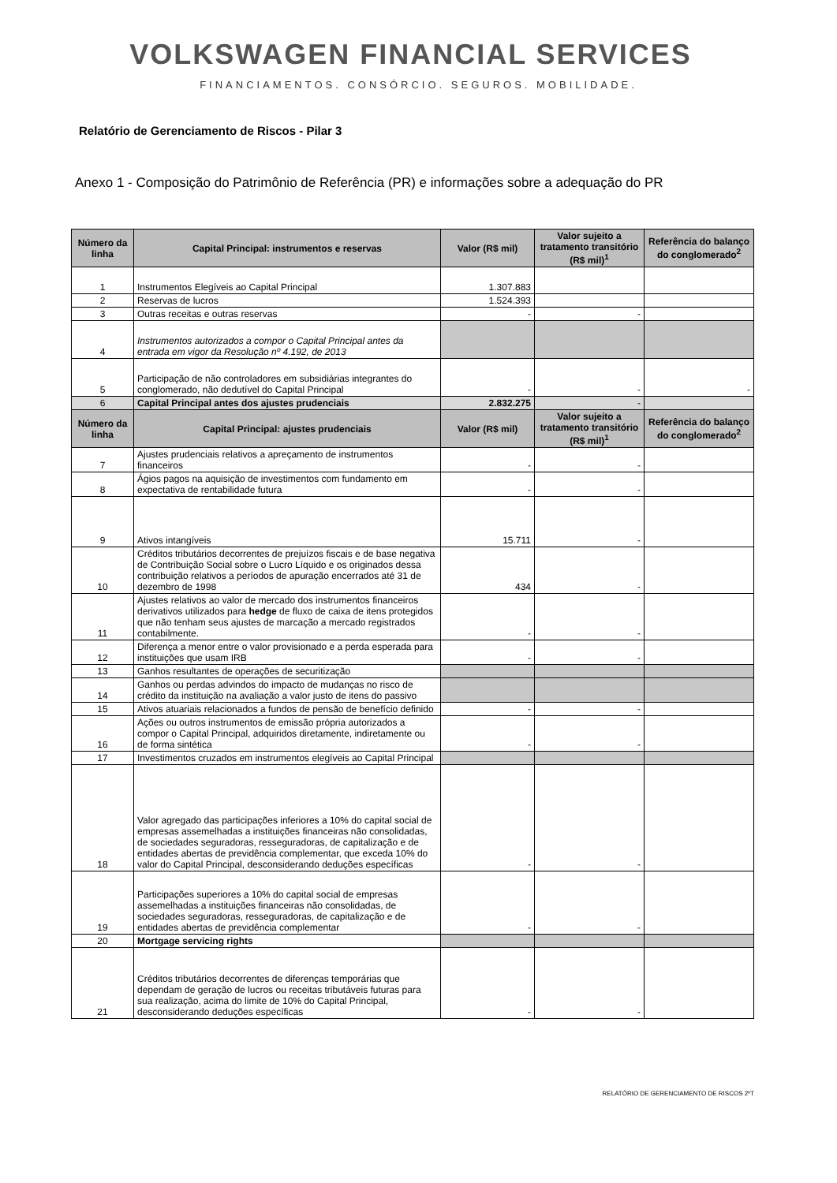VOLKSWAGEN FINANCIAL SERVICES
FINANCIAMENTOS. CONSÓRCIO. SEGUROS. MOBILIDADE.
Relatório de Gerenciamento de Riscos - Pilar 3
Anexo 1 - Composição do Patrimônio de Referência (PR) e informações sobre a adequação do PR
| Número da linha | Capital Principal: instrumentos e reservas | Valor (R$ mil) | Valor sujeito a tratamento transitório (R$ mil)<sup>1</sup> | Referência do balanço do conglomerado<sup>2</sup> |
| --- | --- | --- | --- | --- |
| 1 | Instrumentos Elegíveis ao Capital Principal | 1.307.883 | | |
| 2 | Reservas de lucros | 1.524.393 | | |
| 3 | Outras receitas e outras reservas | - | - | |
| 4 | Instrumentos autorizados a compor o Capital Principal antes da entrada em vigor da Resolução nº 4.192, de 2013 | | | |
| 5 | Participação de não controladores em subsidiárias integrantes do conglomerado, não dedutível do Capital Principal | - | - | - |
| 6 | Capital Principal antes dos ajustes prudenciais | 2.832.275 | - | |
| Número da linha | Capital Principal: ajustes prudenciais | Valor (R$ mil) | Valor sujeito a tratamento transitório (R$ mil)<sup>1</sup> | Referência do balanço do conglomerado<sup>2</sup> |
| 7 | Ajustes prudenciais relativos a apreçamento de instrumentos financeiros | - | - | |
| 8 | Ágios pagos na aquisição de investimentos com fundamento em expectativa de rentabilidade futura | - | - | |
| 9 | Ativos intangíveis | 15.711 | - | |
| 10 | Créditos tributários decorrentes de prejuízos fiscais e de base negativa de Contribuição Social sobre o Lucro Líquido e os originados dessa contribuição relativos a períodos de apuração encerrados até 31 de dezembro de 1998 | 434 | - | |
| 11 | Ajustes relativos ao valor de mercado dos instrumentos financeiros derivativos utilizados para hedge de fluxo de caixa de itens protegidos que não tenham seus ajustes de marcação a mercado registrados contabilmente. | - | - | |
| 12 | Diferença a menor entre o valor provisionado e a perda esperada para instituições que usam IRB | - | - | |
| 13 | Ganhos resultantes de operações de securitização | | | |
| 14 | Ganhos ou perdas advindos do impacto de mudanças no risco de crédito da instituição na avaliação a valor justo de itens do passivo | | | |
| 15 | Ativos atuariais relacionados a fundos de pensão de benefício definido | - | - | |
| 16 | Ações ou outros instrumentos de emissão própria autorizados a compor o Capital Principal, adquiridos diretamente, indiretamente ou de forma sintética | - | - | |
| 17 | Investimentos cruzados em instrumentos elegíveis ao Capital Principal | | | |
| 18 | Valor agregado das participações inferiores a 10% do capital social de empresas assemelhadas a instituições financeiras não consolidadas, de sociedades seguradoras, resseguradoras, de capitalização e de entidades abertas de previdência complementar, que exceda 10% do valor do Capital Principal, desconsiderando deduções específicas | - | - | |
| 19 | Participações superiores a 10% do capital social de empresas assemelhadas a instituições financeiras não consolidadas, de sociedades seguradoras, resseguradoras, de capitalização e de entidades abertas de previdência complementar | - | - | |
| 20 | Mortgage servicing rights | | | |
| 21 | Créditos tributários decorrentes de diferenças temporárias que dependam de geração de lucros ou receitas tributáveis futuras para sua realização, acima do limite de 10% do Capital Principal, desconsiderando deduções específicas | - | - | |
RELATÓRIO DE GERENCIAMENTO DE RISCOS 2ºT